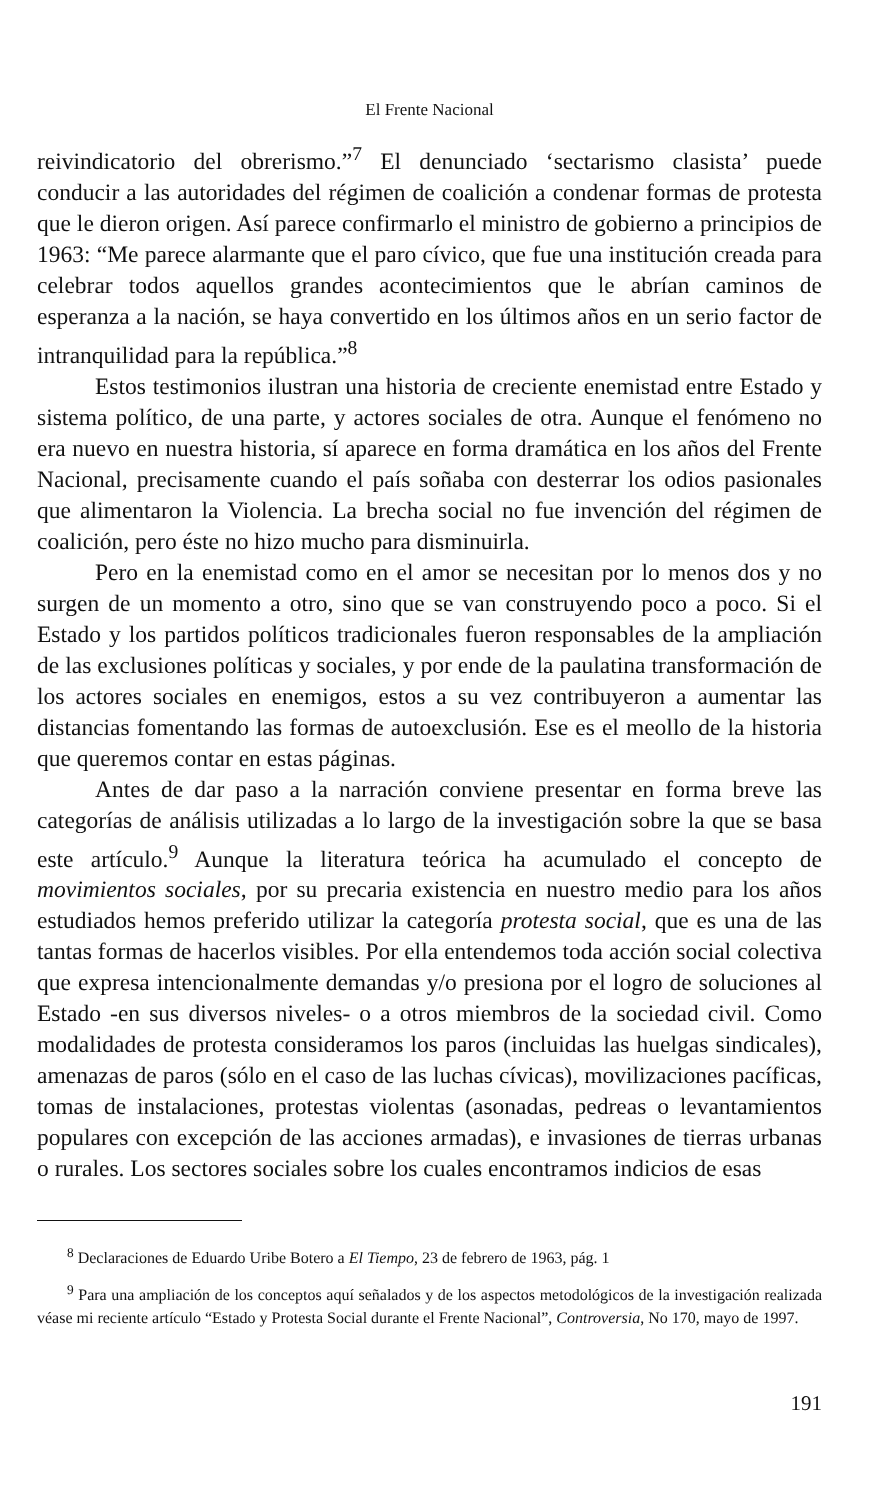El Frente Nacional
reivindicatorio del obrerismo.”<sup>7</sup> El denunciado ‘sectarismo clasista’ puede conducir a las autoridades del régimen de coalición a condenar formas de protesta que le dieron origen. Así parece confirmarlo el ministro de gobierno a principios de 1963: “Me parece alarmante que el paro cívico, que fue una institución creada para celebrar todos aquellos grandes acontecimientos que le abrían caminos de esperanza a la nación, se haya convertido en los últimos años en un serio factor de intranquilidad para la república.”<sup>8</sup>
Estos testimonios ilustran una historia de creciente enemistad entre Estado y sistema político, de una parte, y actores sociales de otra. Aunque el fenómeno no era nuevo en nuestra historia, sí aparece en forma dramática en los años del Frente Nacional, precisamente cuando el país soñaba con desterrar los odios pasionales que alimentaron la Violencia. La brecha social no fue invención del régimen de coalición, pero éste no hizo mucho para disminuirla.
Pero en la enemistad como en el amor se necesitan por lo menos dos y no surgen de un momento a otro, sino que se van construyendo poco a poco. Si el Estado y los partidos políticos tradicionales fueron responsables de la ampliación de las exclusiones políticas y sociales, y por ende de la paulatina transformación de los actores sociales en enemigos, estos a su vez contribuyeron a aumentar las distancias fomentando las formas de autoexclusión. Ese es el meollo de la historia que queremos contar en estas páginas.
Antes de dar paso a la narración conviene presentar en forma breve las categorías de análisis utilizadas a lo largo de la investigación sobre la que se basa este artículo.<sup>9</sup> Aunque la literatura teórica ha acumulado el concepto de movimientos sociales, por su precaria existencia en nuestro medio para los años estudiados hemos preferido utilizar la categoría protesta social, que es una de las tantas formas de hacerlos visibles. Por ella entendemos toda acción social colectiva que expresa intencionalmente demandas y/o presiona por el logro de soluciones al Estado -en sus diversos niveles- o a otros miembros de la sociedad civil. Como modalidades de protesta consideramos los paros (incluidas las huelgas sindicales), amenazas de paros (sólo en el caso de las luchas cívicas), movilizaciones pacíficas, tomas de instalaciones, protestas violentas (asonadas, pedreas o levantamientos populares con excepción de las acciones armadas), e invasiones de tierras urbanas o rurales. Los sectores sociales sobre los cuales encontramos indicios de esas
<sup>8</sup> Declaraciones de Eduardo Uribe Botero a El Tiempo, 23 de febrero de 1963, pág. 1
<sup>9</sup> Para una ampliación de los conceptos aquí señalados y de los aspectos metodológicos de la investigación realizada véase mi reciente artículo “Estado y Protesta Social durante el Frente Nacional”, Controversia, No 170, mayo de 1997.
191